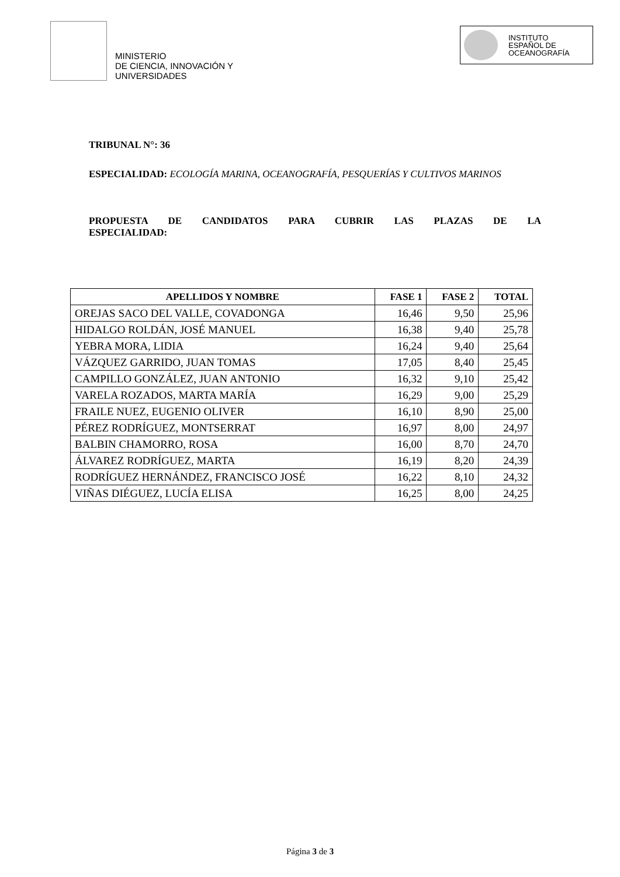MINISTERIO
DE CIENCIA, INNOVACIÓN Y
UNIVERSIDADES
INSTITUTO
ESPAÑOL DE
OCEANOGRAFÍA
TRIBUNAL N°: 36
ESPECIALIDAD: ECOLOGÍA MARINA, OCEANOGRAFÍA, PESQUERÍAS Y CULTIVOS MARINOS
PROPUESTA DE CANDIDATOS PARA CUBRIR LAS PLAZAS DE LA
ESPECIALIDAD:
| APELLIDOS Y NOMBRE | FASE 1 | FASE 2 | TOTAL |
| --- | --- | --- | --- |
| OREJAS SACO DEL VALLE, COVADONGA | 16,46 | 9,50 | 25,96 |
| HIDALGO ROLDÁN, JOSÉ MANUEL | 16,38 | 9,40 | 25,78 |
| YEBRA MORA, LIDIA | 16,24 | 9,40 | 25,64 |
| VÁZQUEZ GARRIDO, JUAN TOMAS | 17,05 | 8,40 | 25,45 |
| CAMPILLO GONZÁLEZ, JUAN ANTONIO | 16,32 | 9,10 | 25,42 |
| VARELA ROZADOS, MARTA MARÍA | 16,29 | 9,00 | 25,29 |
| FRAILE NUEZ, EUGENIO OLIVER | 16,10 | 8,90 | 25,00 |
| PÉREZ RODRÍGUEZ, MONTSERRAT | 16,97 | 8,00 | 24,97 |
| BALBIN CHAMORRO, ROSA | 16,00 | 8,70 | 24,70 |
| ÁLVAREZ RODRÍGUEZ, MARTA | 16,19 | 8,20 | 24,39 |
| RODRÍGUEZ HERNÁNDEZ, FRANCISCO JOSÉ | 16,22 | 8,10 | 24,32 |
| VIÑAS DIÉGUEZ, LUCÍA ELISA | 16,25 | 8,00 | 24,25 |
Página 3 de 3